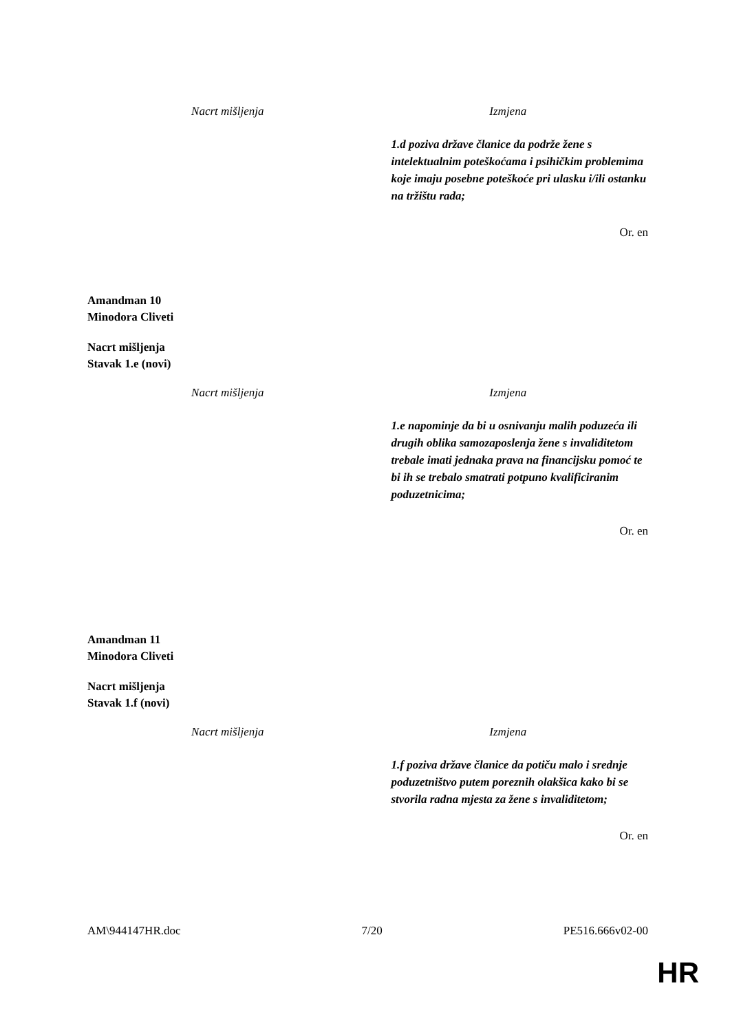| Nacrt mišljenja | Izmjena |
| --- | --- |
| | 1.d poziva države članice da podrže žene s intelektualnim poteškoćama i psihičkim problemima koje imaju posebne poteškoće pri ulasku i/ili ostanku na tržištu rada; |
Or. en
Amandman 10
Minodora Cliveti
Nacrt mišljenja
Stavak 1.e (novi)
| Nacrt mišljenja | Izmjena |
| --- | --- |
| | 1.e napominje da bi u osnivanju malih poduzeća ili drugih oblika samozaposlenja žene s invaliditetom trebale imati jednaka prava na financijsku pomoć te bi ih se trebalo smatrati potpuno kvalificiranim poduzetnicima; |
Or. en
Amandman 11
Minodora Cliveti
Nacrt mišljenja
Stavak 1.f (novi)
| Nacrt mišljenja | Izmjena |
| --- | --- |
| | 1.f poziva države članice da potiču malo i srednje poduzetništvo putem poreznih olakšica kako bi se stvorila radna mjesta za žene s invaliditetom; |
Or. en
AM\944147HR.doc 7/20 PE516.666v02-00
HR